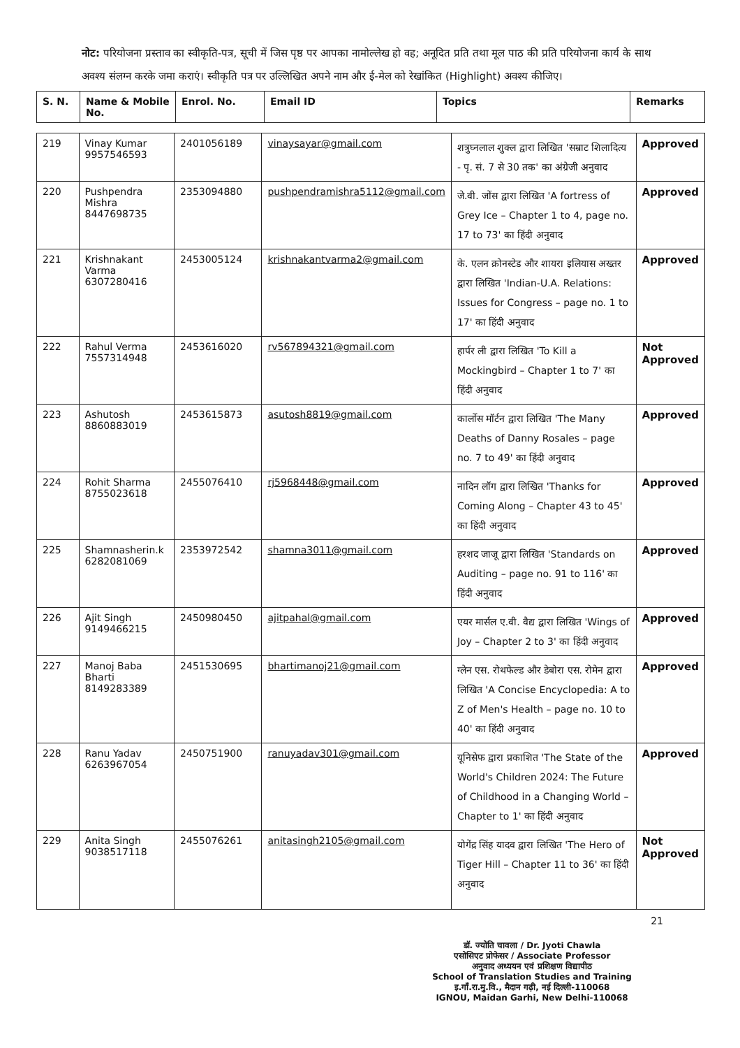नोट: परियोजना प्रस्ताव का स्वीकृति-पत्र, सूची में जिस पृष्ठ पर आपका नामोल्लेख हो वह; अनूदित प्रति तथा मूल पाठ की प्रति परियोजना कार्य के साथ अवश्य संलग्न करके जमा कराएं। स्वीकृति पत्र पर उल्लिखित अपने नाम और ई-मेल को रेखांकित (Highlight) अवश्य कीजिए।
| S. N. | Name & Mobile No. | Enrol. No. | Email ID | Topics | Remarks |
| --- | --- | --- | --- | --- | --- |
| 219 | Vinay Kumar 9957546593 | 2401056189 | vinaysayar@gmail.com | शत्रुघ्नलाल शुक्ल द्वारा लिखित 'सम्राट शिलादित्य - पृ. सं. 7 से 30 तक' का अंग्रेजी अनुवाद | Approved |
| 220 | Pushpendra Mishra 8447698735 | 2353094880 | pushpendramishra5112@gmail.com | जे.वी. जोंस द्वारा लिखित 'A fortress of Grey Ice – Chapter 1 to 4, page no. 17 to 73' का हिंदी अनुवाद | Approved |
| 221 | Krishnakant Varma 6307280416 | 2453005124 | krishnakantvarma2@gmail.com | के. एलन क्रोनस्टेड और शायरा इलियास अख्तर द्वारा लिखित 'Indian-U.A. Relations: Issues for Congress – page no. 1 to 17' का हिंदी अनुवाद | Approved |
| 222 | Rahul Verma 7557314948 | 2453616020 | rv567894321@gmail.com | हार्पर ली द्वारा लिखित 'To Kill a Mockingbird – Chapter 1 to 7' का हिंदी अनुवाद | Not Approved |
| 223 | Ashutosh 8860883019 | 2453615873 | asutosh8819@gmail.com | कार्लोस मॉर्टन द्वारा लिखित 'The Many Deaths of Danny Rosales – page no. 7 to 49' का हिंदी अनुवाद | Approved |
| 224 | Rohit Sharma 8755023618 | 2455076410 | rj5968448@gmail.com | नादिन लॉग द्वारा लिखित 'Thanks for Coming Along – Chapter 43 to 45' का हिंदी अनुवाद | Approved |
| 225 | Shamnasherin.k 6282081069 | 2353972542 | shamna3011@gmail.com | हरशद जाजू द्वारा लिखित 'Standards on Auditing – page no. 91 to 116' का हिंदी अनुवाद | Approved |
| 226 | Ajit Singh 9149466215 | 2450980450 | ajitpahal@gmail.com | एयर मार्सल ए.वी. वैद्य द्वारा लिखित 'Wings of Joy – Chapter 2 to 3' का हिंदी अनुवाद | Approved |
| 227 | Manoj Baba Bharti 8149283389 | 2451530695 | bhartimanoj21@gmail.com | ग्लेन एस. रोथफेल्ड और डेबोरा एस. रोमेन द्वारा लिखित 'A Concise Encyclopedia: A to Z of Men's Health – page no. 10 to 40' का हिंदी अनुवाद | Approved |
| 228 | Ranu Yadav 6263967054 | 2450751900 | ranuyadav301@gmail.com | यूनिसेफ द्वारा प्रकाशित 'The State of the World's Children 2024: The Future of Childhood in a Changing World – Chapter to 1' का हिंदी अनुवाद | Approved |
| 229 | Anita Singh 9038517118 | 2455076261 | anitasingh2105@gmail.com | योगेंद्र सिंह यादव द्वारा लिखित 'The Hero of Tiger Hill – Chapter 11 to 36' का हिंदी अनुवाद | Not Approved |
21
डॉ. ज्योति चावला / Dr. Jyoti Chawla
एसोसिएट प्रोफेसर / Associate Professor
अनुवाद अध्ययन एवं प्रशिक्षण विद्यापीठ
School of Translation Studies and Training
इ.गाँ.रा.मु.वि., मैदान गढ़ी, नई दिल्ली-110068
IGNOU, Maidan Garhi, New Delhi-110068